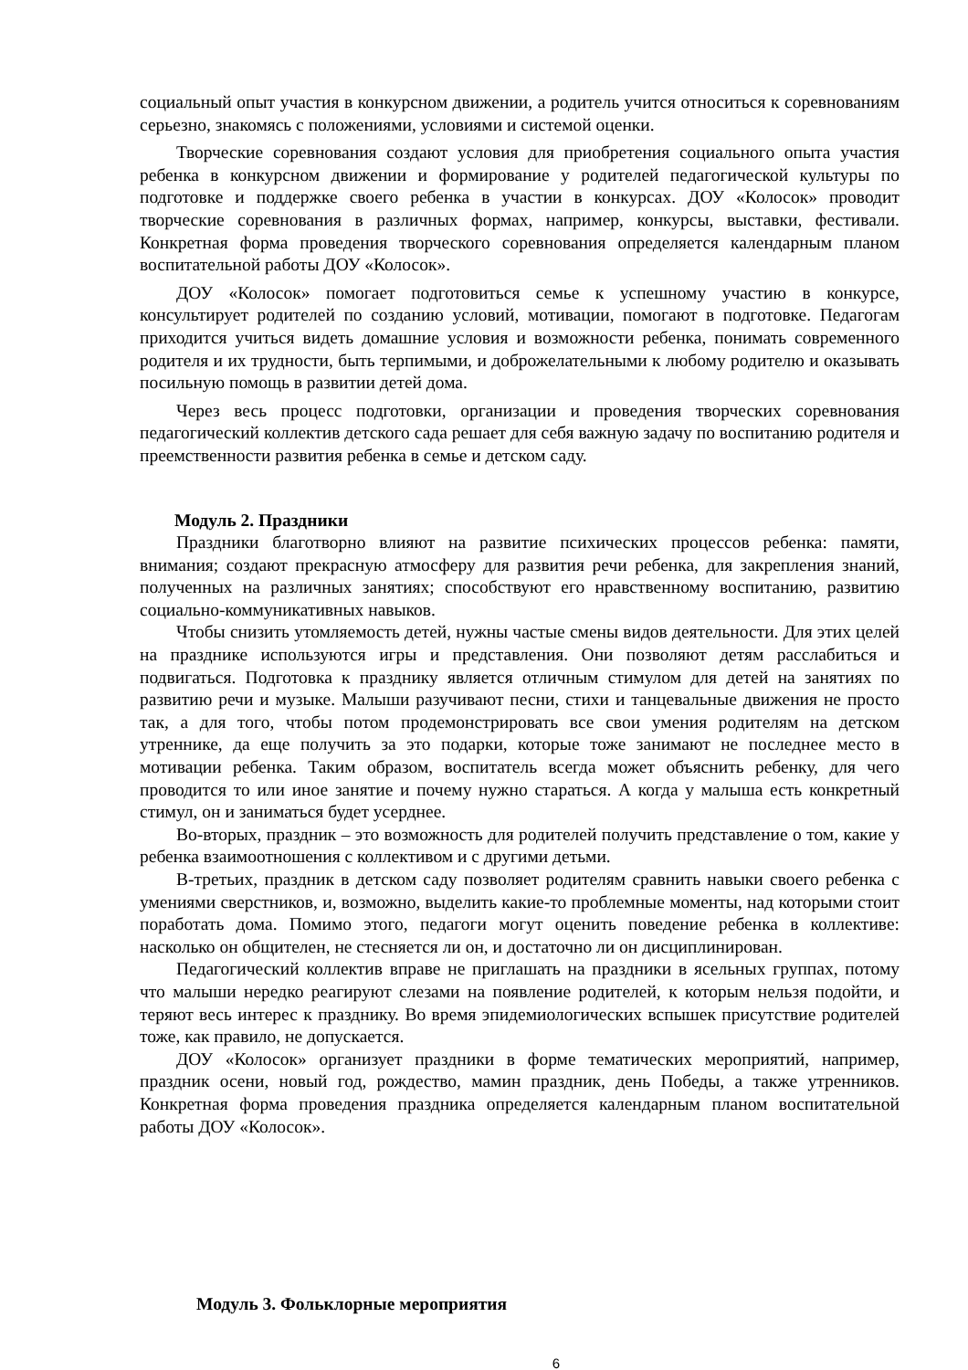социальный опыт участия в конкурсном движении, а родитель учится относиться к соревнованиям серьезно, знакомясь с положениями, условиями и системой оценки.
Творческие соревнования создают условия для приобретения социального опыта участия ребенка в конкурсном движении и формирование у родителей педагогической культуры по подготовке и поддержке своего ребенка в участии в конкурсах. ДОУ «Колосок» проводит творческие соревнования в различных формах, например, конкурсы, выставки, фестивали. Конкретная форма проведения творческого соревнования определяется календарным планом воспитательной работы ДОУ «Колосок».
ДОУ «Колосок» помогает подготовиться семье к успешному участию в конкурсе, консультирует родителей по созданию условий, мотивации, помогают в подготовке. Педагогам приходится учиться видеть домашние условия и возможности ребенка, понимать современного родителя и их трудности, быть терпимыми, и доброжелательными к любому родителю и оказывать посильную помощь в развитии детей дома.
Через весь процесс подготовки, организации и проведения творческих соревнования педагогический коллектив детского сада решает для себя важную задачу по воспитанию родителя и преемственности развития ребенка в семье и детском саду.
Модуль 2. Праздники
Праздники благотворно влияют на развитие психических процессов ребенка: памяти, внимания; создают прекрасную атмосферу для развития речи ребенка, для закрепления знаний, полученных на различных занятиях; способствуют его нравственному воспитанию, развитию социально-коммуникативных навыков.
Чтобы снизить утомляемость детей, нужны частые смены видов деятельности. Для этих целей на празднике используются игры и представления. Они позволяют детям расслабиться и подвигаться. Подготовка к празднику является отличным стимулом для детей на занятиях по развитию речи и музыке. Малыши разучивают песни, стихи и танцевальные движения не просто так, а для того, чтобы потом продемонстрировать все свои умения родителям на детском утреннике, да еще получить за это подарки, которые тоже занимают не последнее место в мотивации ребенка. Таким образом, воспитатель всегда может объяснить ребенку, для чего проводится то или иное занятие и почему нужно стараться. А когда у малыша есть конкретный стимул, он и заниматься будет усерднее.
Во-вторых, праздник – это возможность для родителей получить представление о том, какие у ребенка взаимоотношения с коллективом и с другими детьми.
В-третьих, праздник в детском саду позволяет родителям сравнить навыки своего ребенка с умениями сверстников, и, возможно, выделить какие-то проблемные моменты, над которыми стоит поработать дома. Помимо этого, педагоги могут оценить поведение ребенка в коллективе: насколько он общителен, не стесняется ли он, и достаточно ли он дисциплинирован.
Педагогический коллектив вправе не приглашать на праздники в ясельных группах, потому что малыши нередко реагируют слезами на появление родителей, к которым нельзя подойти, и теряют весь интерес к празднику. Во время эпидемиологических вспышек присутствие родителей тоже, как правило, не допускается.
ДОУ «Колосок» организует праздники в форме тематических мероприятий, например, праздник осени, новый год, рождество, мамин праздник, день Победы, а также утренников. Конкретная форма проведения праздника определяется календарным планом воспитательной работы ДОУ «Колосок».
Модуль 3. Фольклорные мероприятия
6